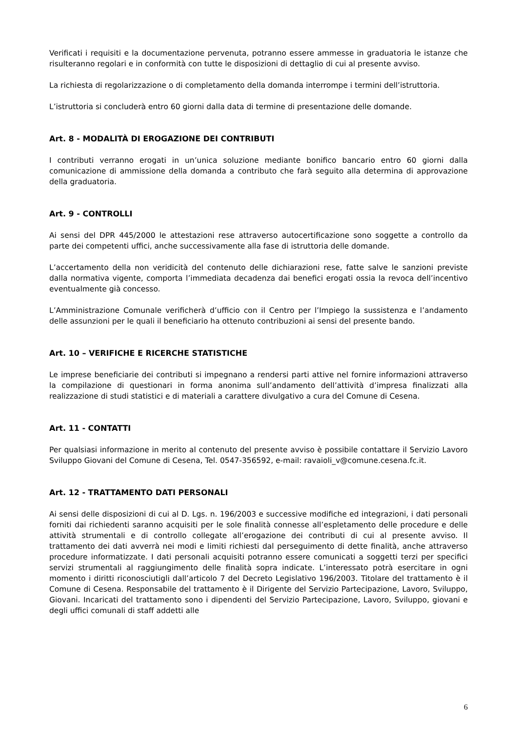Verificati i requisiti e la documentazione pervenuta, potranno essere ammesse in graduatoria le istanze che risulteranno regolari e in conformità con tutte le disposizioni di dettaglio di cui al presente avviso.
La richiesta di regolarizzazione o di completamento della domanda interrompe i termini dell’istruttoria.
L’istruttoria si concluderà entro 60 giorni dalla data di termine di presentazione delle domande.
Art. 8 - MODALITÀ DI EROGAZIONE DEI CONTRIBUTI
I contributi verranno erogati in un’unica soluzione mediante bonifico bancario entro 60 giorni dalla comunicazione di ammissione della domanda a contributo che farà seguito alla determina di approvazione della graduatoria.
Art. 9 - CONTROLLI
Ai sensi del DPR 445/2000 le attestazioni rese attraverso autocertificazione sono soggette a controllo da parte dei competenti uffici, anche successivamente alla fase di istruttoria delle domande.
L’accertamento della non veridicità del contenuto delle dichiarazioni rese, fatte salve le sanzioni previste dalla normativa vigente, comporta l’immediata decadenza dai benefici erogati ossia la revoca dell’incentivo eventualmente già concesso.
L’Amministrazione Comunale verificherà d’ufficio con il Centro per l’Impiego la sussistenza e l’andamento delle assunzioni per le quali il beneficiario ha ottenuto contribuzioni ai sensi del presente bando.
Art. 10 – VERIFICHE E RICERCHE STATISTICHE
Le imprese beneficiarie dei contributi si impegnano a rendersi parti attive nel fornire informazioni attraverso la compilazione di questionari in forma anonima sull’andamento dell’attività d’impresa finalizzati alla realizzazione di studi statistici e di materiali a carattere divulgativo a cura del Comune di Cesena.
Art. 11 - CONTATTI
Per qualsiasi informazione in merito al contenuto del presente avviso è possibile contattare il Servizio Lavoro Sviluppo Giovani del Comune di Cesena, Tel. 0547-356592, e-mail: ravaioli_v@comune.cesena.fc.it.
Art. 12 - TRATTAMENTO DATI PERSONALI
Ai sensi delle disposizioni di cui al D. Lgs. n. 196/2003 e successive modifiche ed integrazioni, i dati personali forniti dai richiedenti saranno acquisiti per le sole finalità connesse all’espletamento delle procedure e delle attività strumentali e di controllo collegate all’erogazione dei contributi di cui al presente avviso. Il trattamento dei dati avverrà nei modi e limiti richiesti dal perseguimento di dette finalità, anche attraverso procedure informatizzate. I dati personali acquisiti potranno essere comunicati a soggetti terzi per specifici servizi strumentali al raggiungimento delle finalità sopra indicate. L’interessato potrà esercitare in ogni momento i diritti riconosciutigli dall’articolo 7 del Decreto Legislativo 196/2003. Titolare del trattamento è il Comune di Cesena. Responsabile del trattamento è il Dirigente del Servizio Partecipazione, Lavoro, Sviluppo, Giovani. Incaricati del trattamento sono i dipendenti del Servizio Partecipazione, Lavoro, Sviluppo, giovani e degli uffici comunali di staff addetti alle
6